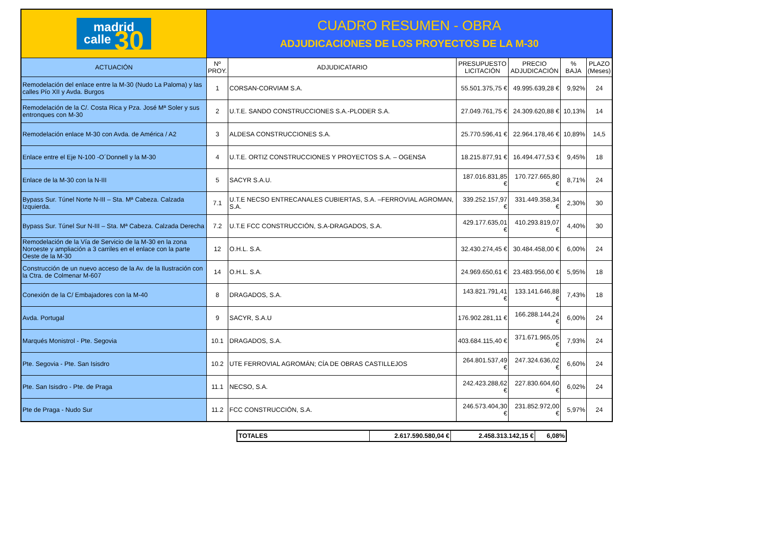| madrid calle 30 | CUADRO RESUMEN - OBRA ADJUDICACIONES DE LOS PROYECTOS DE LA M-30 | | | | | |
| ACTUACIÓN | Nº PROY. | ADJUDICATARIO | PRESUPUESTO LICITACIÓN | PRECIO ADJUDICACIÓN | % BAJA | PLAZO (Meses) |
| Remodelación del enlace entre la M-30 (Nudo La Paloma) y las calles Pío XII y Avda. Burgos | 1 | CORSAN-CORVIAM S.A. | 55.501.375,75 € | 49.995.639,28 € | 9,92% | 24 |
| Remodelación de la C/. Costa Rica y Pza. José Mª Soler y sus entronques con M-30 | 2 | U.T.E. SANDO CONSTRUCCIONES S.A.-PLODER S.A. | 27.049.761,75 € | 24.309.620,88 € | 10,13% | 14 |
| Remodelación enlace M-30 con Avda. de América / A2 | 3 | ALDESA CONSTRUCCIONES S.A. | 25.770.596,41 € | 22.964.178,46 € | 10,89% | 14,5 |
| Enlace entre el Eje N-100 -O´Donnell y la M-30 | 4 | U.T.E. ORTIZ CONSTRUCCIONES Y PROYECTOS S.A. – OGENSA | 18.215.877,91 € | 16.494.477,53 € | 9,45% | 18 |
| Enlace de la M-30 con la N-III | 5 | SACYR S.A.U. | 187.016.831,85 € | 170.727.665,80 € | 8,71% | 24 |
| Bypass Sur. Túnel Norte N-III – Sta. Mª Cabeza. Calzada Izquierda. | 7.1 | U.T.E NECSO ENTRECANALES CUBIERTAS, S.A. –FERROVIAL AGROMAN, S.A. | 339.252.157,97 € | 331.449.358,34 € | 2,30% | 30 |
| Bypass Sur. Túnel Sur N-III – Sta. Mª Cabeza. Calzada Derecha | 7.2 | U.T.E FCC CONSTRUCCIÓN, S.A-DRAGADOS, S.A. | 429.177.635,01 € | 410.293.819,07 € | 4,40% | 30 |
| Remodelación de la Vía de Servicio de la M-30 en la zona Noroeste y ampliación a 3 carriles en el enlace con la parte Oeste de la M-30 | 12 | O.H.L. S.A. | 32.430.274,45 € | 30.484.458,00 € | 6,00% | 24 |
| Construcción de un nuevo acceso de la Av. de la Ilustración con la Ctra. de Colmenar M-607 | 14 | O.H.L. S.A. | 24.969.650,61 € | 23.483.956,00 € | 5,95% | 18 |
| Conexión de la C/ Embajadores con la M-40 | 8 | DRAGADOS, S.A. | 143.821.791,41 € | 133.141.646,88 € | 7,43% | 18 |
| Avda. Portugal | 9 | SACYR, S.A.U | 176.902.281,11 € | 166.288.144,24 € | 6,00% | 24 |
| Marqués Monistrol - Pte. Segovia | 10.1 | DRAGADOS, S.A. | 403.684.115,40 € | 371.671.965,05 € | 7,93% | 24 |
| Pte. Segovia - Pte. San Isisdro | 10.2 | UTE FERROVIAL AGROMÁN; CÍA DE OBRAS CASTILLEJOS | 264.801.537,49 € | 247.324.636,02 € | 6,60% | 24 |
| Pte. San Isisdro - Pte. de Praga | 11.1 | NECSO, S.A. | 242.423.288,62 € | 227.830.604,60 € | 6,02% | 24 |
| Pte de Praga - Nudo Sur | 11.2 | FCC CONSTRUCCIÓN, S.A. | 246.573.404,30 € | 231.852.972,00 € | 5,97% | 24 |
| TOTALES | 2.617.590.580,04 € | 2.458.313.142,15 € | 6,08% |